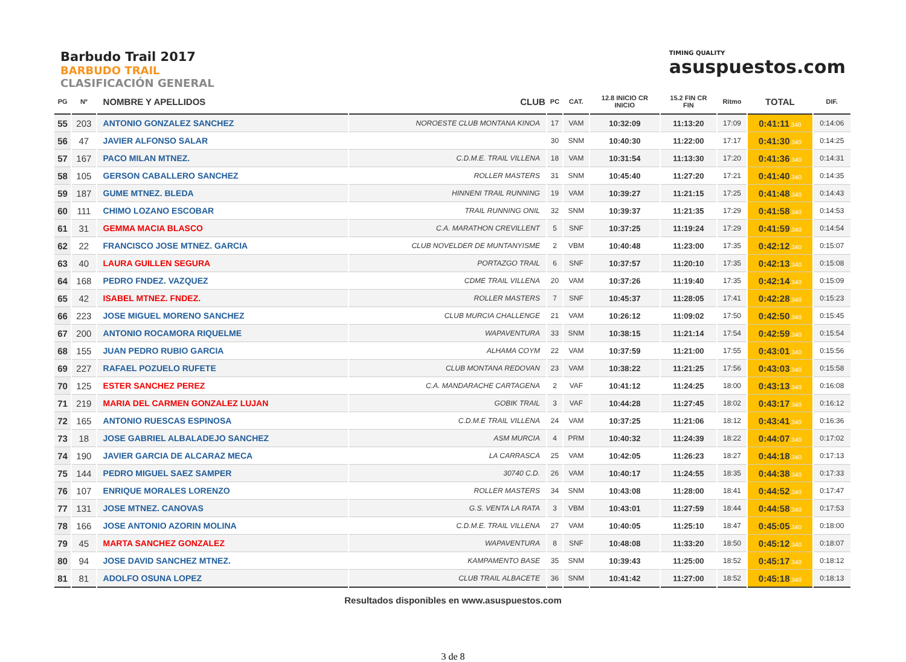Barbudo Trail 2017
BARBUDO TRAIL
CLASIFICACIÓN GENERAL
TIMING QUALITY
asuspuestos.com
| PG | Nº | NOMBRE Y APELLIDOS | CLUB | PC | CAT. | 12.8 INICIO CR INICIO | 15.2 FIN CR FIN | Ritmo | TOTAL | DIF. |
| --- | --- | --- | --- | --- | --- | --- | --- | --- | --- | --- |
| 55 | 203 | ANTONIO GONZALEZ SANCHEZ | NOROESTE CLUB MONTANA KINOA | 17 | VAM | 10:32:09 | 11:13:20 | 17:09 | 0:41:11 .340 | 0:14:06 |
| 56 | 47 | JAVIER ALFONSO SALAR | | 30 | SNM | 10:40:30 | 11:22:00 | 17:17 | 0:41:30 .340 | 0:14:25 |
| 57 | 167 | PACO MILAN MTNEZ. | C.D.M.E. TRAIL VILLENA | 18 | VAM | 10:31:54 | 11:13:30 | 17:20 | 0:41:36 .340 | 0:14:31 |
| 58 | 105 | GERSON CABALLERO SANCHEZ | ROLLER MASTERS | 31 | SNM | 10:45:40 | 11:27:20 | 17:21 | 0:41:40 .340 | 0:14:35 |
| 59 | 187 | GUME MTNEZ. BLEDA | HINNENI TRAIL RUNNING | 19 | VAM | 10:39:27 | 11:21:15 | 17:25 | 0:41:48 .340 | 0:14:43 |
| 60 | 111 | CHIMO LOZANO ESCOBAR | TRAIL RUNNING ONIL | 32 | SNM | 10:39:37 | 11:21:35 | 17:29 | 0:41:58 .340 | 0:14:53 |
| 61 | 31 | GEMMA MACIA BLASCO | C.A. MARATHON CREVILLENT | 5 | SNF | 10:37:25 | 11:19:24 | 17:29 | 0:41:59 .340 | 0:14:54 |
| 62 | 22 | FRANCISCO JOSE MTNEZ. GARCIA | CLUB NOVELDER DE MUNTANYISME | 2 | VBM | 10:40:48 | 11:23:00 | 17:35 | 0:42:12 .340 | 0:15:07 |
| 63 | 40 | LAURA GUILLEN SEGURA | PORTAZGO TRAIL | 6 | SNF | 10:37:57 | 11:20:10 | 17:35 | 0:42:13 .340 | 0:15:08 |
| 64 | 168 | PEDRO FNDEZ. VAZQUEZ | CDME TRAIL VILLENA | 20 | VAM | 10:37:26 | 11:19:40 | 17:35 | 0:42:14 .340 | 0:15:09 |
| 65 | 42 | ISABEL MTNEZ. FNDEZ. | ROLLER MASTERS | 7 | SNF | 10:45:37 | 11:28:05 | 17:41 | 0:42:28 .340 | 0:15:23 |
| 66 | 223 | JOSE MIGUEL MORENO SANCHEZ | CLUB MURCIA CHALLENGE | 21 | VAM | 10:26:12 | 11:09:02 | 17:50 | 0:42:50 .340 | 0:15:45 |
| 67 | 200 | ANTONIO ROCAMORA RIQUELME | WAPAVENTURA | 33 | SNM | 10:38:15 | 11:21:14 | 17:54 | 0:42:59 .340 | 0:15:54 |
| 68 | 155 | JUAN PEDRO RUBIO GARCIA | ALHAMA COYM | 22 | VAM | 10:37:59 | 11:21:00 | 17:55 | 0:43:01 .340 | 0:15:56 |
| 69 | 227 | RAFAEL POZUELO RUFETE | CLUB MONTANA REDOVAN | 23 | VAM | 10:38:22 | 11:21:25 | 17:56 | 0:43:03 .340 | 0:15:58 |
| 70 | 125 | ESTER SANCHEZ PEREZ | C.A. MANDARACHE CARTAGENA | 2 | VAF | 10:41:12 | 11:24:25 | 18:00 | 0:43:13 .340 | 0:16:08 |
| 71 | 219 | MARIA DEL CARMEN GONZALEZ LUJAN | GOBIK TRAIL | 3 | VAF | 10:44:28 | 11:27:45 | 18:02 | 0:43:17 .340 | 0:16:12 |
| 72 | 165 | ANTONIO RUESCAS ESPINOSA | C.D.M.E TRAIL VILLENA | 24 | VAM | 10:37:25 | 11:21:06 | 18:12 | 0:43:41 .340 | 0:16:36 |
| 73 | 18 | JOSE GABRIEL ALBALADEJO SANCHEZ | ASM MURCIA | 4 | PRM | 10:40:32 | 11:24:39 | 18:22 | 0:44:07 .340 | 0:17:02 |
| 74 | 190 | JAVIER GARCIA DE ALCARAZ MECA | LA CARRASCA | 25 | VAM | 10:42:05 | 11:26:23 | 18:27 | 0:44:18 .340 | 0:17:13 |
| 75 | 144 | PEDRO MIGUEL SAEZ SAMPER | 30740 C.D. | 26 | VAM | 10:40:17 | 11:24:55 | 18:35 | 0:44:38 .340 | 0:17:33 |
| 76 | 107 | ENRIQUE MORALES LORENZO | ROLLER MASTERS | 34 | SNM | 10:43:08 | 11:28:00 | 18:41 | 0:44:52 .340 | 0:17:47 |
| 77 | 131 | JOSE MTNEZ. CANOVAS | G.S. VENTA LA RATA | 3 | VBM | 10:43:01 | 11:27:59 | 18:44 | 0:44:58 .340 | 0:17:53 |
| 78 | 166 | JOSE ANTONIO AZORIN MOLINA | C.D.M.E. TRAIL VILLENA | 27 | VAM | 10:40:05 | 11:25:10 | 18:47 | 0:45:05 .340 | 0:18:00 |
| 79 | 45 | MARTA SANCHEZ GONZALEZ | WAPAVENTURA | 8 | SNF | 10:48:08 | 11:33:20 | 18:50 | 0:45:12 .340 | 0:18:07 |
| 80 | 94 | JOSE DAVID SANCHEZ MTNEZ. | KAMPAMENTO BASE | 35 | SNM | 10:39:43 | 11:25:00 | 18:52 | 0:45:17 .340 | 0:18:12 |
| 81 | 81 | ADOLFO OSUNA LOPEZ | CLUB TRAIL ALBACETE | 36 | SNM | 10:41:42 | 11:27:00 | 18:52 | 0:45:18 .340 | 0:18:13 |
Resultados disponibles en www.asuspuestos.com
3 de 8